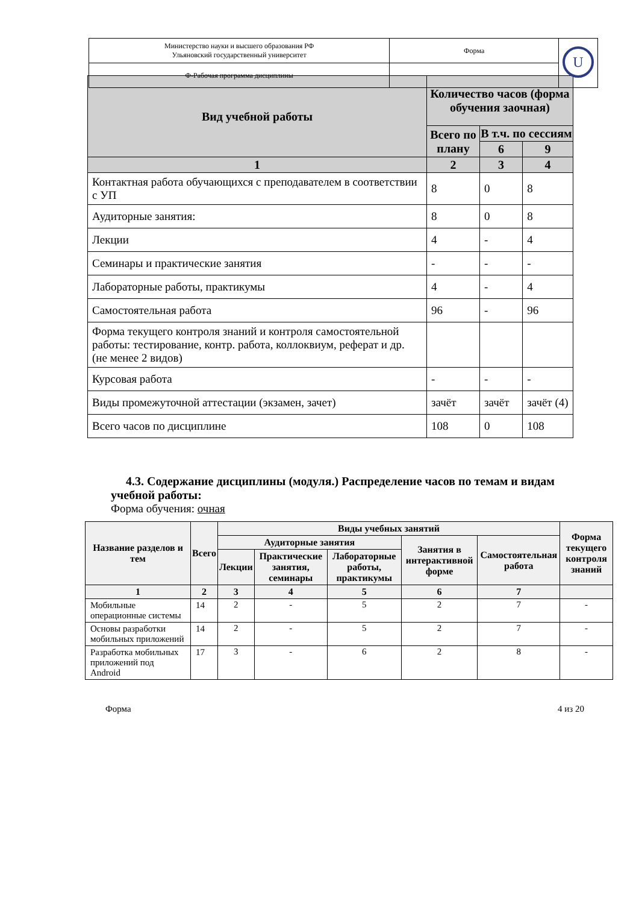| Министерство науки и высшего образования РФ Ульяновский государственный университет | Форма | U |
| Ф-Рабочая программа дисциплины | | |
| Вид учебной работы | Количество часов (форма обучения заочная) | | |
| --- | --- | --- | --- |
| | Всего по плану | В т.ч. по сессиям | |
| | | 6 | 9 |
| 1 | 2 | 3 | 4 |
| Контактная работа обучающихся с преподавателем в соответствии с УП | 8 | 0 | 8 |
| Аудиторные занятия: | 8 | 0 | 8 |
| Лекции | 4 | - | 4 |
| Семинары и практические занятия | - | - | - |
| Лабораторные работы, практикумы | 4 | - | 4 |
| Самостоятельная работа | 96 | - | 96 |
| Форма текущего контроля знаний и контроля самостоятельной работы: тестирование, контр. работа, коллоквиум, реферат и др. (не менее 2 видов) | | | |
| Курсовая работа | - | - | - |
| Виды промежуточной аттестации (экзамен, зачет) | зачёт | зачёт | зачёт (4) |
| Всего часов по дисциплине | 108 | 0 | 108 |
4.3. Содержание дисциплины (модуля.) Распределение часов по темам и видам учебной работы:
Форма обучения: очная
| Название разделов и тем | Всего | Виды учебных занятий | | | | | Форма текущего контроля знаний |
| --- | --- | --- | --- | --- | --- | --- | --- |
| | | Аудиторные занятия | | | Занятия в интерактивной форме | Самостоятельная работа | |
| | | Лекции | Практические занятия, семинары | Лабораторные работы, практикумы | | | |
| 1 | 2 | 3 | 4 | 5 | 6 | 7 | |
| Мобильные операционные системы | 14 | 2 | - | 5 | 2 | 7 | - |
| Основы разработки мобильных приложений | 14 | 2 | - | 5 | 2 | 7 | - |
| Разработка мобильных приложений под Android | 17 | 3 | - | 6 | 2 | 8 | - |
Форма 4 из 20